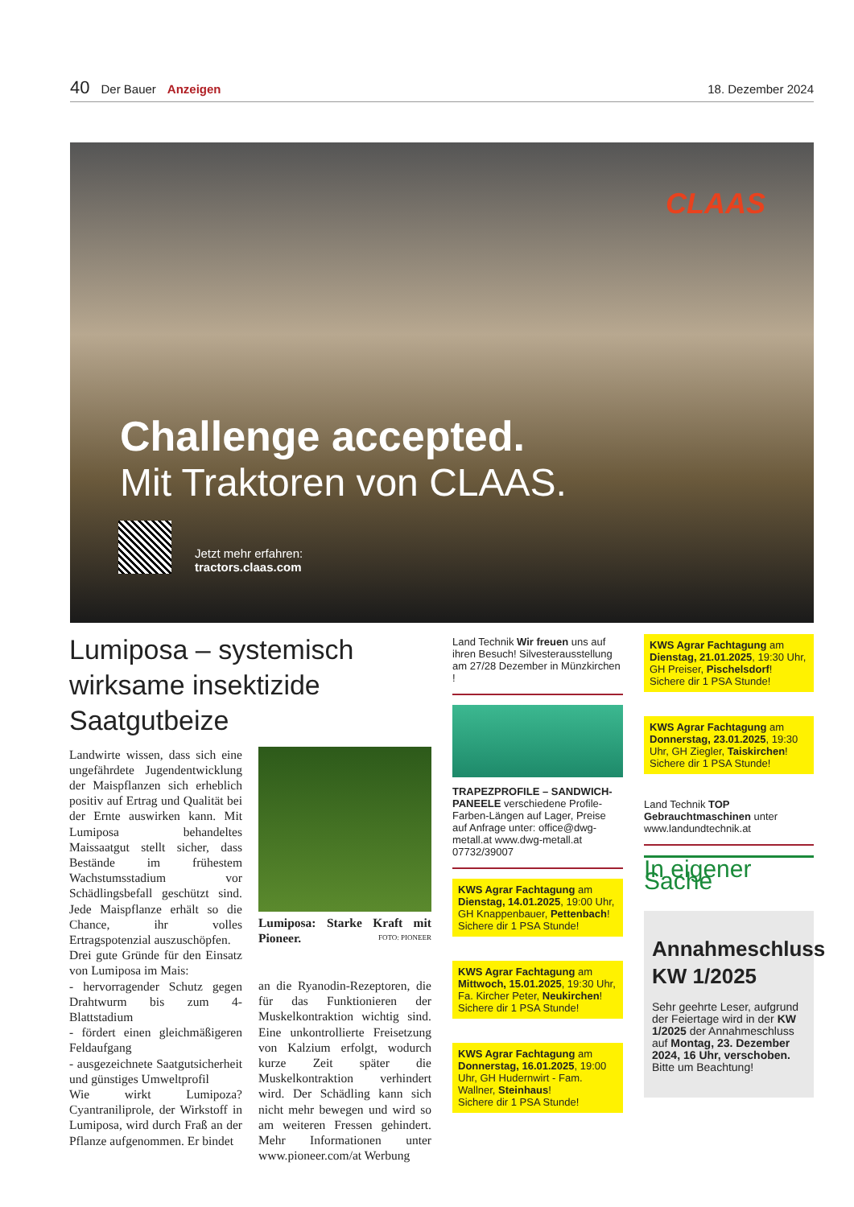40 Der Bauer Anzeigen 18. Dezember 2024
CLAAS
Challenge accepted.
Mit Traktoren von CLAAS.
Jetzt mehr erfahren:
tractors.claas.com
Lumiposa – systemisch wirksame insektizide Saatgutbeize
Landwirte wissen, dass sich eine ungefährdete Jugendentwicklung der Maispflanzen sich erheblich positiv auf Ertrag und Qualität bei der Ernte auswirken kann. Mit Lumiposa behandeltes Maissaatgut stellt sicher, dass Bestände im frühestem Wachstumsstadium vor Schädlingsbefall geschützt sind. Jede Maispflanze erhält so die Chance, ihr volles Ertragspotenzial auszuschöpfen.
Drei gute Gründe für den Einsatz von Lumiposa im Mais:
- hervorragender Schutz gegen Drahtwurm bis zum 4-Blattstadium
- fördert einen gleichmäßigeren Feldaufgang
- ausgezeichnete Saatgutsicherheit und günstiges Umweltprofil
Wie wirkt Lumipoza? Cyantraniliprole, der Wirkstoff in Lumiposa, wird durch Fraß an der Pflanze aufgenommen. Er bindet
Lumiposa: Starke Kraft mit Pioneer. FOTO: PIONEER
an die Ryanodin-Rezeptoren, die für das Funktionieren der Muskelkontraktion wichtig sind. Eine unkontrollierte Freisetzung von Kalzium erfolgt, wodurch kurze Zeit später die Muskelkontraktion verhindert wird. Der Schädling kann sich nicht mehr bewegen und wird so am weiteren Fressen gehindert. Mehr Informationen unter www.pioneer.com/at Werbung
Land Technik Wir freuen uns auf ihren Besuch! Silvesterausstellung am 27/28 Dezember in Münzkirchen !
TRAPEZPROFILE – SANDWICH-PANEELE verschiedene Profile-Farben-Längen auf Lager, Preise auf Anfrage unter: office@dwg-metall.at www.dwg-metall.at 07732/39007
KWS Agrar Fachtagung am Dienstag, 14.01.2025, 19:00 Uhr, GH Knappenbauer, Pettenbach!
Sichere dir 1 PSA Stunde!
KWS Agrar Fachtagung am Mittwoch, 15.01.2025, 19:30 Uhr, Fa. Kircher Peter, Neukirchen!
Sichere dir 1 PSA Stunde!
KWS Agrar Fachtagung am Donnerstag, 16.01.2025, 19:00 Uhr, GH Hudernwirt - Fam. Wallner, Steinhaus!
Sichere dir 1 PSA Stunde!
KWS Agrar Fachtagung am Dienstag, 21.01.2025, 19:30 Uhr, GH Preiser, Pischelsdorf!
Sichere dir 1 PSA Stunde!
KWS Agrar Fachtagung am Donnerstag, 23.01.2025, 19:30 Uhr, GH Ziegler, Taiskirchen!
Sichere dir 1 PSA Stunde!
Land Technik TOP Gebrauchtmaschinen unter www.landundtechnik.at
In eigener Sache
Annahmeschluss KW 1/2025
Sehr geehrte Leser, aufgrund der Feiertage wird in der KW 1/2025 der Annahmeschluss auf Montag, 23. Dezember 2024, 16 Uhr, verschoben. Bitte um Beachtung!